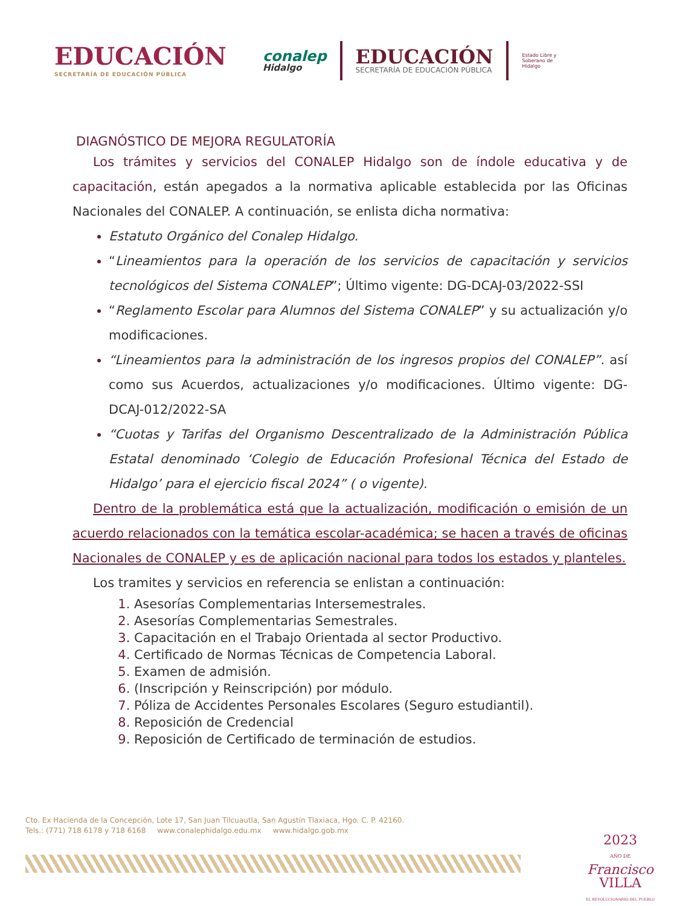EDUCACIÓN
SECRETARÍA DE EDUCACIÓN PÚBLICA
conalep
Hidalgo
EDUCACIÓN
SECRETARÍA DE EDUCACIÓN PÚBLICA
Estado Libre y Soberano de Hidalgo
DIAGNÓSTICO DE MEJORA REGULATORÍA
Los trámites y servicios del CONALEP Hidalgo son de índole educativa y de capacitación, están apegados a la normativa aplicable establecida por las Oficinas Nacionales del CONALEP. A continuación, se enlista dicha normativa:
Estatuto Orgánico del Conalep Hidalgo.
“Lineamientos para la operación de los servicios de capacitación y servicios tecnológicos del Sistema CONALEP”; Último vigente: DG-DCAJ-03/2022-SSI
“Reglamento Escolar para Alumnos del Sistema CONALEP” y su actualización y/o modificaciones.
“Lineamientos para la administración de los ingresos propios del CONALEP”. así como sus Acuerdos, actualizaciones y/o modificaciones. Último vigente: DG-DCAJ-012/2022-SA
“Cuotas y Tarifas del Organismo Descentralizado de la Administración Pública Estatal denominado ‘Colegio de Educación Profesional Técnica del Estado de Hidalgo’ para el ejercicio fiscal 2024” ( o vigente).
Dentro de la problemática está que la actualización, modificación o emisión de un acuerdo relacionados con la temática escolar-académica; se hacen a través de oficinas Nacionales de CONALEP y es de aplicación nacional para todos los estados y planteles.
Los tramites y servicios en referencia se enlistan a continuación:
Asesorías Complementarias Intersemestrales.
Asesorías Complementarias Semestrales.
Capacitación en el Trabajo Orientada al sector Productivo.
Certificado de Normas Técnicas de Competencia Laboral.
Examen de admisión.
(Inscripción y Reinscripción) por módulo.
Póliza de Accidentes Personales Escolares (Seguro estudiantil).
Reposición de Credencial
Reposición de Certificado de terminación de estudios.
Cto. Ex Hacienda de la Concepción, Lote 17, San Juan Tilcuautla, San Agustín Tlaxiaca, Hgo. C. P. 42160.
Tels.: (771) 718 6178 y 718 6168 www.conalephidalgo.edu.mx www.hidalgo.gob.mx
2023
AÑO DE
Francisco
VILLA
EL REVOLUCIONARIO DEL PUEBLO